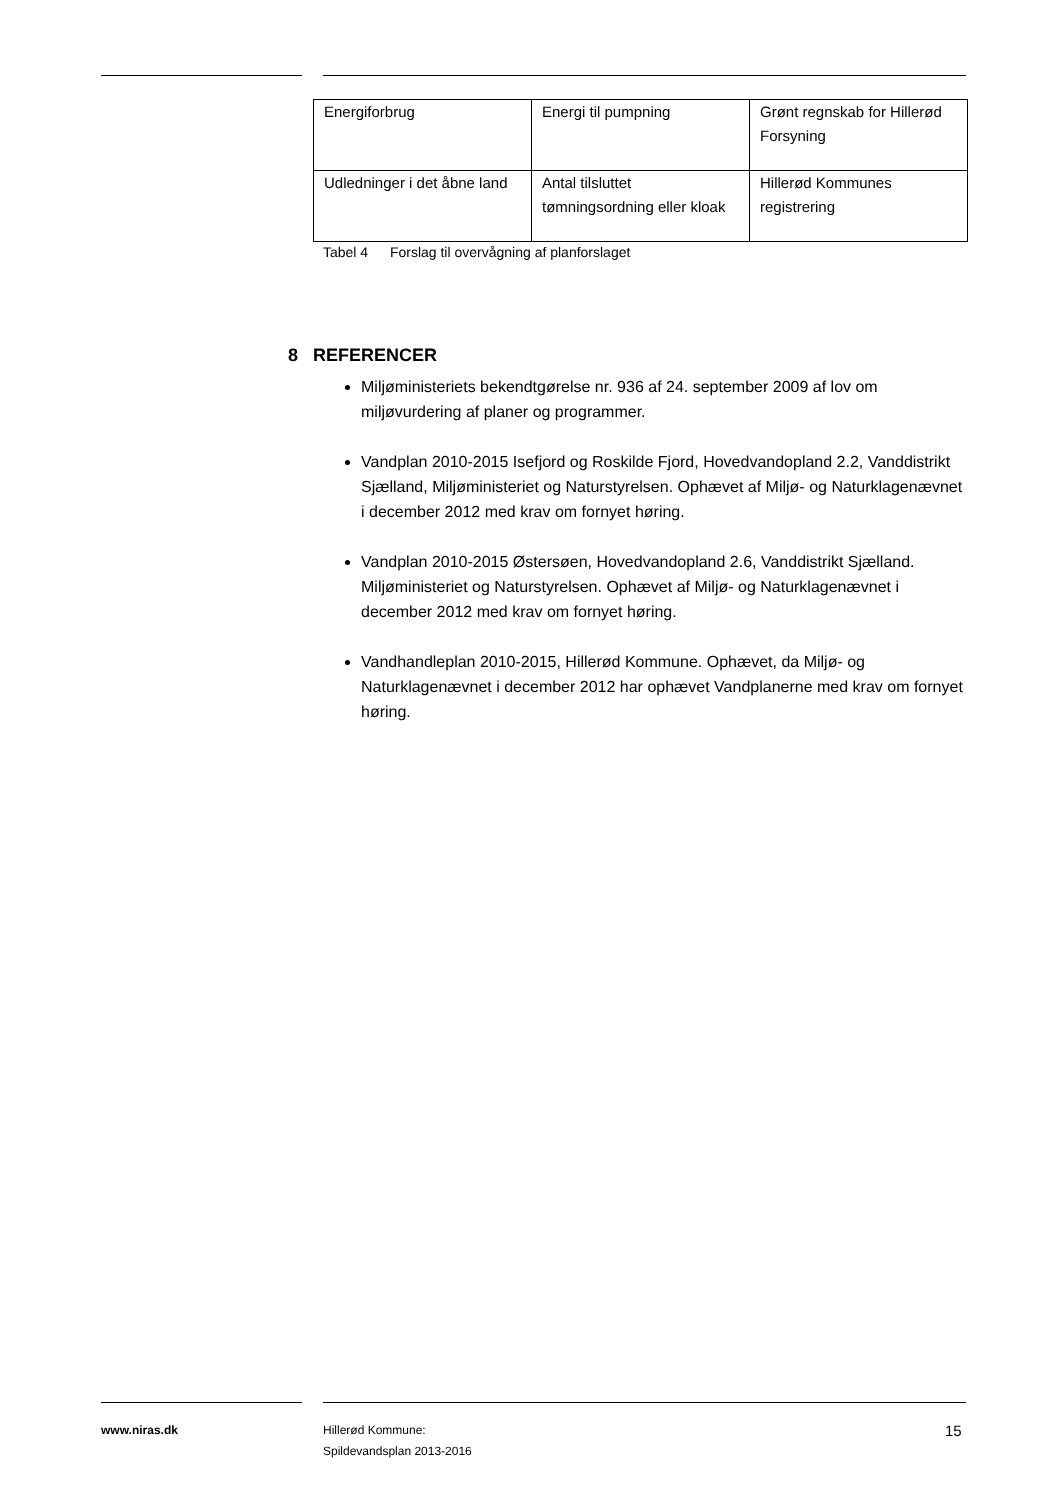| Energiforbrug | Energi til pumpning | Grønt regnskab for Hillerød Forsyning |
| Udledninger i det åbne land | Antal tilsluttet tømningsordning eller kloak | Hillerød Kommunes registrering |
Tabel 4 Forslag til overvågning af planforslaget
8 REFERENCER
Miljøministeriets bekendtgørelse nr. 936 af 24. september 2009 af lov om miljøvurdering af planer og programmer.
Vandplan 2010-2015 Isefjord og Roskilde Fjord, Hovedvandopland 2.2, Vanddistrikt Sjælland, Miljøministeriet og Naturstyrelsen. Ophævet af Miljø- og Naturklagenævnet i december 2012 med krav om fornyet høring.
Vandplan 2010-2015 Østersøen, Hovedvandopland 2.6, Vanddistrikt Sjælland. Miljøministeriet og Naturstyrelsen. Ophævet af Miljø- og Naturklagenævnet i december 2012 med krav om fornyet høring.
Vandhandleplan 2010-2015, Hillerød Kommune. Ophævet, da Miljø- og Naturklagenævnet i december 2012 har ophævet Vandplanerne med krav om fornyet høring.
www.niras.dk
Hillerød Kommune:
Spildevandsplan 2013-2016
15